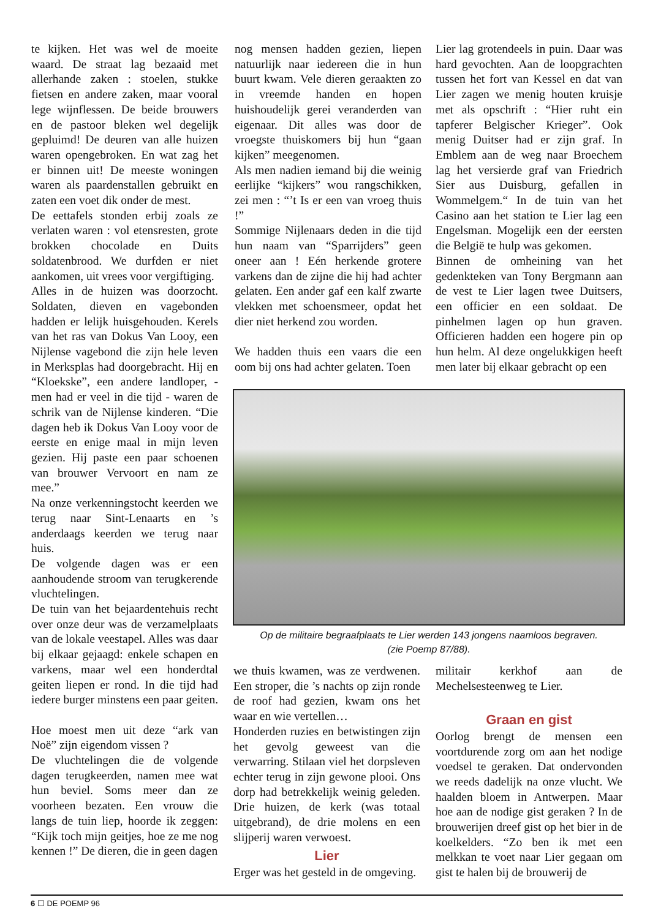te kijken. Het was wel de moeite waard. De straat lag bezaaid met allerhande zaken : stoelen, stukke fietsen en andere zaken, maar vooral lege wijnflessen. De beide brouwers en de pastoor bleken wel degelijk gepluimd! De deuren van alle huizen waren opengebroken. En wat zag het er binnen uit! De meeste woningen waren als paardenstallen gebruikt en zaten een voet dik onder de mest.
De eettafels stonden erbij zoals ze verlaten waren : vol etensresten, grote brokken chocolade en Duits soldatenbrood. We durfden er niet aankomen, uit vrees voor vergiftiging.
Alles in de huizen was doorzocht. Soldaten, dieven en vagebonden hadden er lelijk huisgehouden. Kerels van het ras van Dokus Van Looy, een Nijlense vagebond die zijn hele leven in Merksplas had doorgebracht. Hij en “Kloekske”, een andere landloper, - men had er veel in die tijd - waren de schrik van de Nijlense kinderen. “Die dagen heb ik Dokus Van Looy voor de eerste en enige maal in mijn leven gezien. Hij paste een paar schoenen van brouwer Vervoort en nam ze mee.”
Na onze verkenningstocht keerden we terug naar Sint-Lenaarts en ’s anderdaags keerden we terug naar huis.
De volgende dagen was er een aanhoudende stroom van terugkerende vluchtelingen.
De tuin van het bejaardentehuis recht over onze deur was de verzamelplaats van de lokale veestapel. Alles was daar bij elkaar gejaagd: enkele schapen en varkens, maar wel een honderdtal geiten liepen er rond. In die tijd had iedere burger minstens een paar geiten.
Hoe moest men uit deze “ark van Noë” zijn eigendom vissen ?
De vluchtelingen die de volgende dagen terugkeerden, namen mee wat hun beviel. Soms meer dan ze voorheen bezaten. Een vrouw die langs de tuin liep, hoorde ik zeggen: “Kijk toch mijn geitjes, hoe ze me nog kennen !” De dieren, die in geen dagen
nog mensen hadden gezien, liepen natuurlijk naar iedereen die in hun buurt kwam. Vele dieren geraakten zo in vreemde handen en hopen huishoudelijk gerei veranderden van eigenaar. Dit alles was door de vroegste thuiskomers bij hun “gaan kijken” meegenomen.
Als men nadien iemand bij die weinig eerlijke “kijkers” wou rangschikken, zei men : “’t Is er een van vroeg thuis !”
Sommige Nijlenaars deden in die tijd hun naam van “Sparrijders” geen oneer aan ! Eén herkende grotere varkens dan de zijne die hij had achter gelaten. Een ander gaf een kalf zwarte vlekken met schoensmeer, opdat het dier niet herkend zou worden.
We hadden thuis een vaars die een oom bij ons had achter gelaten. Toen
Lier lag grotendeels in puin. Daar was hard gevochten. Aan de loopgrachten tussen het fort van Kessel en dat van Lier zagen we menig houten kruisje met als opschrift : “Hier ruht ein tapferer Belgischer Krieger”. Ook menig Duitser had er zijn graf. In Emblem aan de weg naar Broechem lag het versierde graf van Friedrich Sier aus Duisburg, gefallen in Wommelgem.“ In de tuin van het Casino aan het station te Lier lag een Engelsman. Mogelijk een der eersten die België te hulp was gekomen.
Binnen de omheining van het gedenkteken van Tony Bergmann aan de vest te Lier lagen twee Duitsers, een officier en een soldaat. De pinhelmen lagen op hun graven. Officieren hadden een hogere pin op hun helm. Al deze ongelukkigen heeft men later bij elkaar gebracht op een
Op de militaire begraafplaats te Lier werden 143 jongens naamloos begraven.
(zie Poemp 87/88).
we thuis kwamen, was ze verdwenen. Een stroper, die ’s nachts op zijn ronde de roof had gezien, kwam ons het waar en wie vertellen…
Honderden ruzies en betwistingen zijn het gevolg geweest van die verwarring. Stilaan viel het dorpsleven echter terug in zijn gewone plooi. Ons dorp had betrekkelijk weinig geleden. Drie huizen, de kerk (was totaal uitgebrand), de drie molens en een slijperij waren verwoest.
Lier
Erger was het gesteld in de omgeving.
militair kerkhof aan de Mechelsesteenweg te Lier.
Graan en gist
Oorlog brengt de mensen een voortdurende zorg om aan het nodige voedsel te geraken. Dat ondervonden we reeds dadelijk na onze vlucht. We haalden bloem in Antwerpen. Maar hoe aan de nodige gist geraken ? In de brouwerijen dreef gist op het bier in de koelkelders. “Zo ben ik met een melkkan te voet naar Lier gegaan om gist te halen bij de brouwerij de
6 ☐ DE POEMP 96